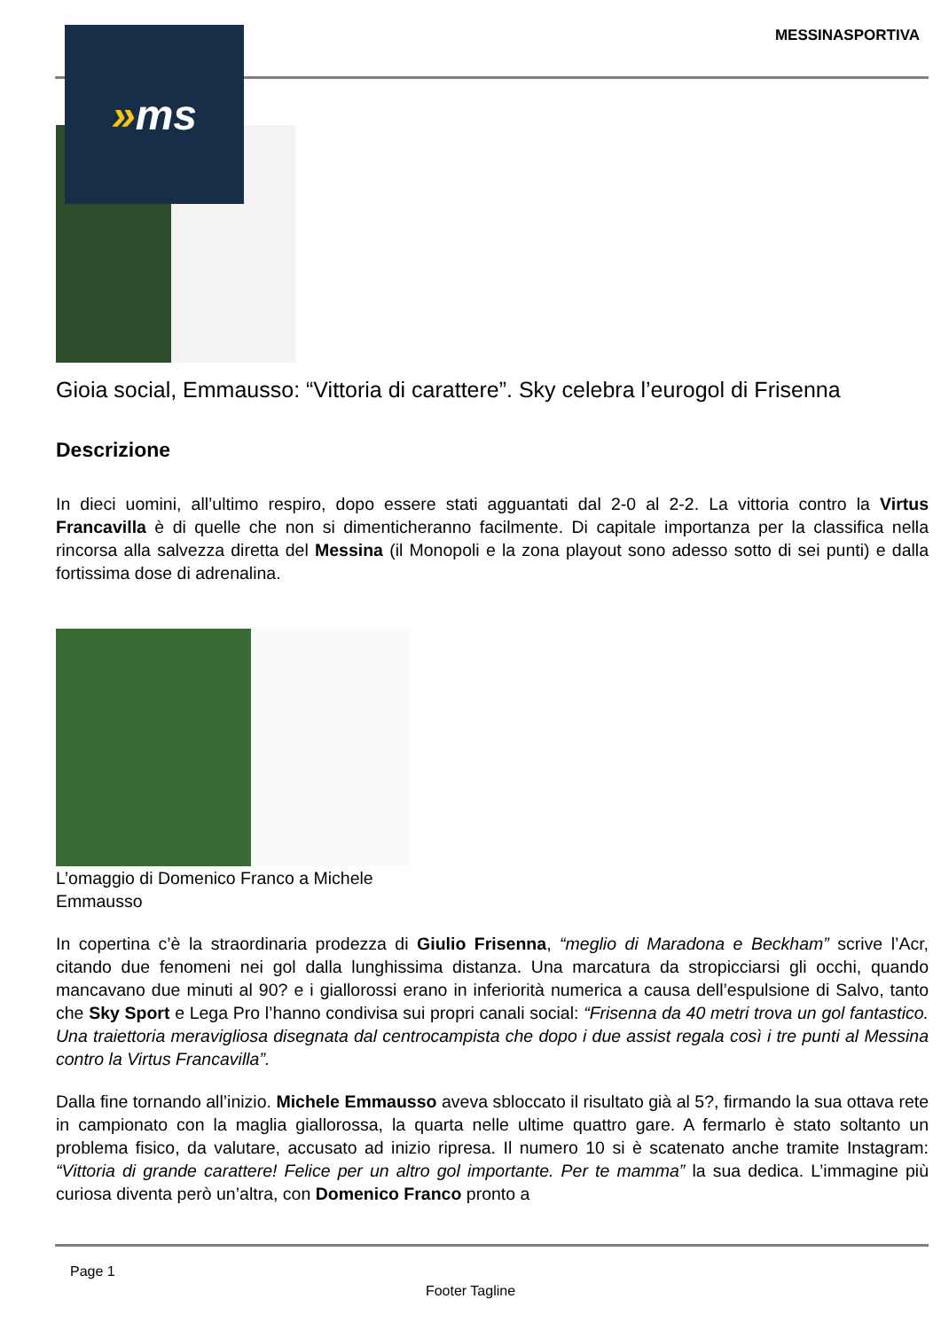MESSINASPORTIVA
» ms
Gioia social, Emmausso: “Vittoria di carattere”. Sky celebra l’eurogol di Frisenna
Descrizione
In dieci uomini, all’ultimo respiro, dopo essere stati agguantati dal 2-0 al 2-2. La vittoria contro la Virtus Francavilla è di quelle che non si dimenticheranno facilmente. Di capitale importanza per la classifica nella rincorsa alla salvezza diretta del Messina (il Monopoli e la zona playout sono adesso sotto di sei punti) e dalla fortissima dose di adrenalina.
L’omaggio di Domenico Franco a Michele Emmausso
In copertina c’è la straordinaria prodezza di Giulio Frisenna, “meglio di Maradona e Beckham” scrive l’Acr, citando due fenomeni nei gol dalla lunghissima distanza. Una marcatura da stropicciarsi gli occhi, quando mancavano due minuti al 90? e i giallorossi erano in inferiorità numerica a causa dell’espulsione di Salvo, tanto che Sky Sport e Lega Pro l’hanno condivisa sui propri canali social: “Frisenna da 40 metri trova un gol fantastico. Una traiettoria meravigliosa disegnata dal centrocampista che dopo i due assist regala così i tre punti al Messina contro la Virtus Francavilla”.
Dalla fine tornando all’inizio. Michele Emmausso aveva sbloccato il risultato già al 5?, firmando la sua ottava rete in campionato con la maglia giallorossa, la quarta nelle ultime quattro gare. A fermarlo è stato soltanto un problema fisico, da valutare, accusato ad inizio ripresa. Il numero 10 si è scatenato anche tramite Instagram: “Vittoria di grande carattere! Felice per un altro gol importante. Per te mamma” la sua dedica. L’immagine più curiosa diventa però un’altra, con Domenico Franco pronto a
Page 1
Footer Tagline